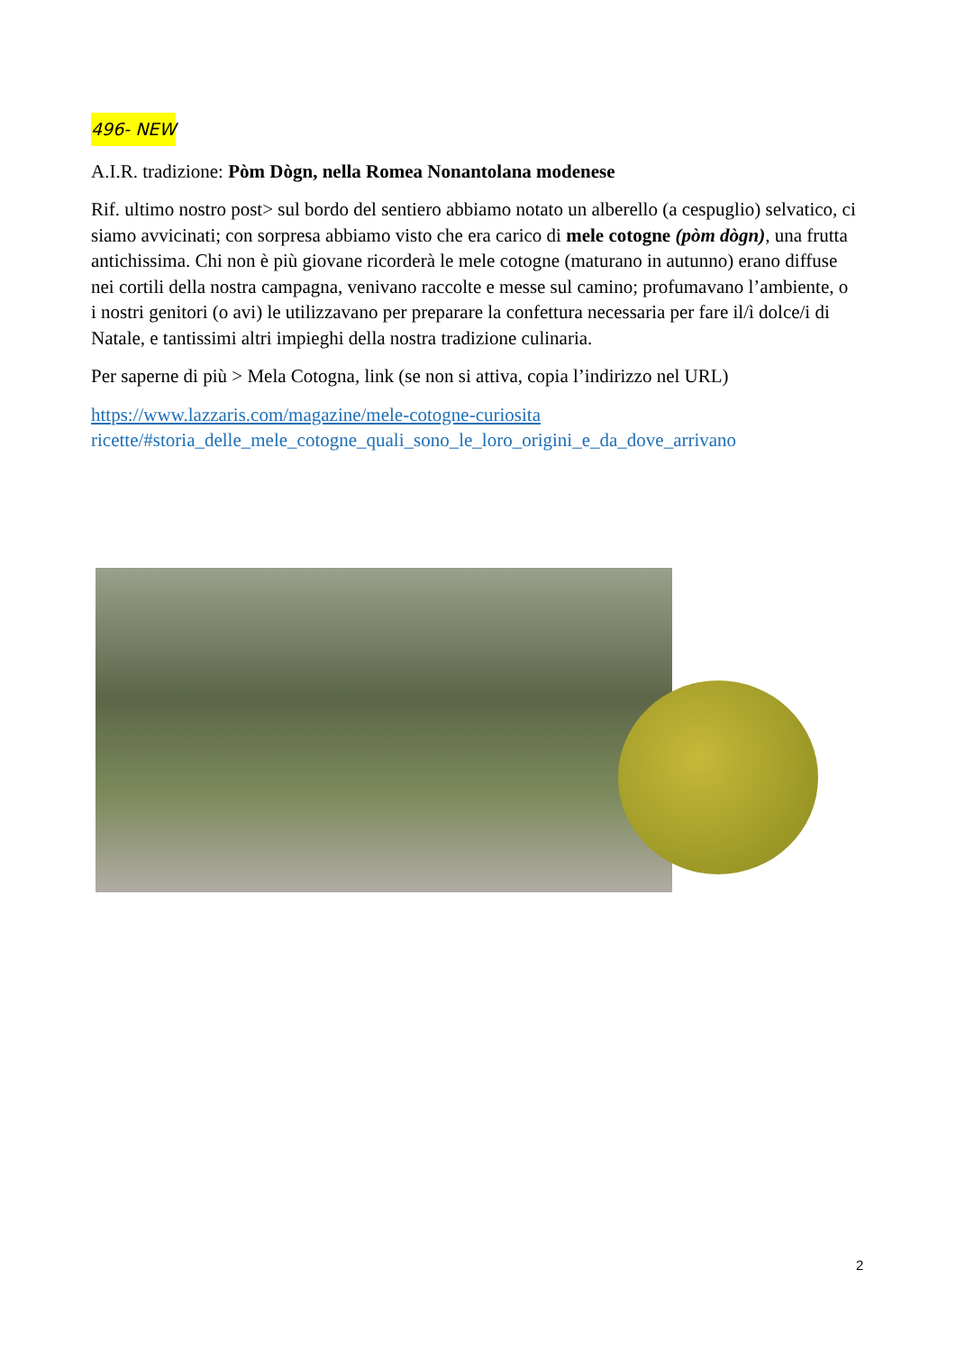496- NEW
A.I.R. tradizione: Pòm Dògn, nella Romea Nonantolana modenese
Rif. ultimo nostro post> sul bordo del sentiero abbiamo notato un alberello (a cespuglio) selvatico, ci siamo avvicinati; con sorpresa abbiamo visto che era carico di mele cotogne (pòm dògn), una frutta antichissima. Chi non è più giovane ricorderà le mele cotogne (maturano in autunno) erano diffuse nei cortili della nostra campagna, venivano raccolte e messe sul camino; profumavano l’ambiente, o i nostri genitori (o avi) le utilizzavano per preparare la confettura necessaria per fare il/ì dolce/i di Natale, e tantissimi altri impieghi della nostra tradizione culinaria.
Per saperne di più > Mela Cotogna, link (se non si attiva, copia l’indirizzo nel URL)
https://www.lazzaris.com/magazine/mele-cotogne-curiosita
ricette/#storia_delle_mele_cotogne_quali_sono_le_loro_origini_e_da_dove_arrivano
2